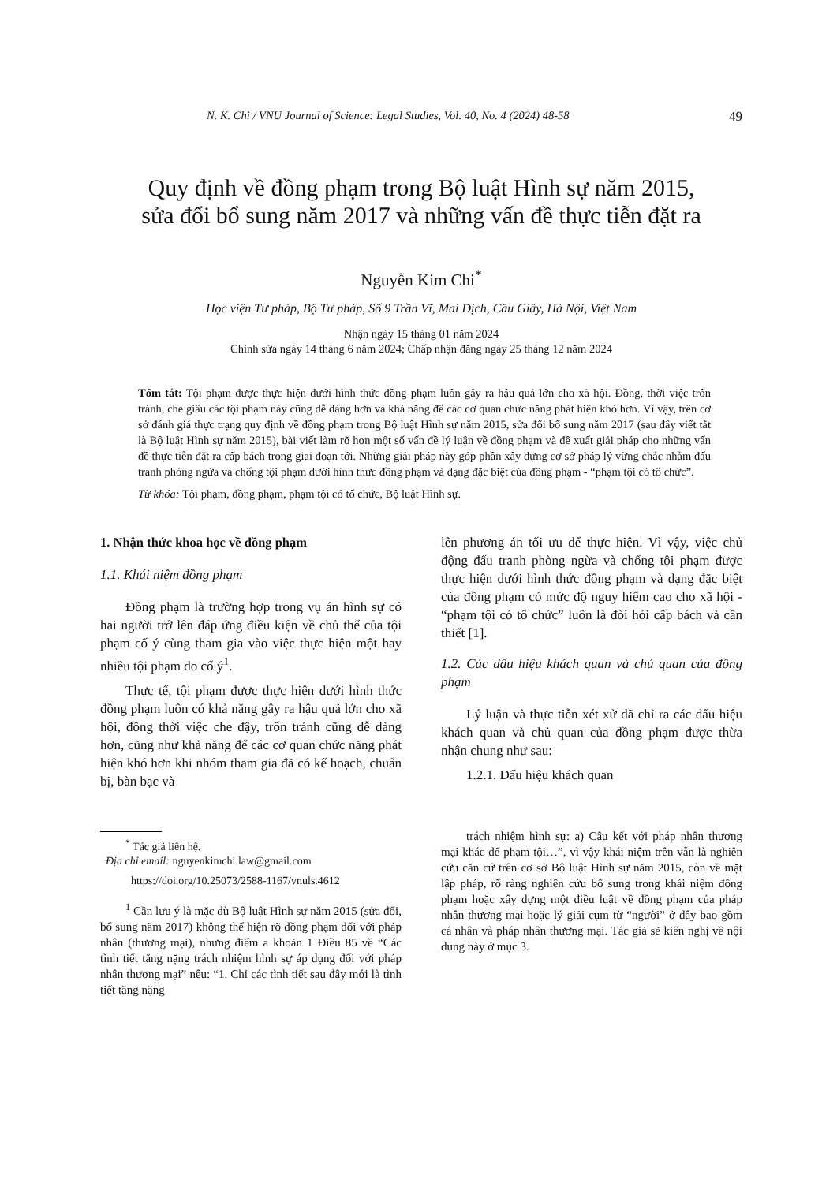N. K. Chi / VNU Journal of Science: Legal Studies, Vol. 40, No. 4 (2024) 48-58 49
Quy định về đồng phạm trong Bộ luật Hình sự năm 2015,
sửa đổi bổ sung năm 2017 và những vấn đề thực tiễn đặt ra
Nguyễn Kim Chi<sup>*</sup>
Học viện Tư pháp, Bộ Tư pháp, Số 9 Trần Vĩ, Mai Dịch, Cầu Giấy, Hà Nội, Việt Nam
Nhận ngày 15 tháng 01 năm 2024
Chỉnh sửa ngày 14 tháng 6 năm 2024; Chấp nhận đăng ngày 25 tháng 12 năm 2024
Tóm tắt: Tội phạm được thực hiện dưới hình thức đồng phạm luôn gây ra hậu quả lớn cho xã hội. Đồng, thời việc trốn tránh, che giấu các tội phạm này cũng dễ dàng hơn và khả năng để các cơ quan chức năng phát hiện khó hơn. Vì vậy, trên cơ sở đánh giá thực trạng quy định về đồng phạm trong Bộ luật Hình sự năm 2015, sửa đổi bổ sung năm 2017 (sau đây viết tắt là Bộ luật Hình sự năm 2015), bài viết làm rõ hơn một số vấn đề lý luận về đồng phạm và đề xuất giải pháp cho những vấn đề thực tiễn đặt ra cấp bách trong giai đoạn tới. Những giải pháp này góp phần xây dựng cơ sở pháp lý vững chắc nhằm đấu tranh phòng ngừa và chống tội phạm dưới hình thức đồng phạm và dạng đặc biệt của đồng phạm - “phạm tội có tổ chức”.
Từ khóa: Tội phạm, đồng phạm, phạm tội có tổ chức, Bộ luật Hình sự.
1. Nhận thức khoa học về đồng phạm
1.1. Khái niệm đồng phạm
Đồng phạm là trường hợp trong vụ án hình sự có hai người trở lên đáp ứng điều kiện về chủ thể của tội phạm cố ý cùng tham gia vào việc thực hiện một hay nhiều tội phạm do cố ý<sup>1</sup>.
Thực tế, tội phạm được thực hiện dưới hình thức đồng phạm luôn có khả năng gây ra hậu quả lớn cho xã hội, đồng thời việc che đậy, trốn tránh cũng dễ dàng hơn, cũng như khả năng để các cơ quan chức năng phát hiện khó hơn khi nhóm tham gia đã có kế hoạch, chuẩn bị, bàn bạc và
<sup>*</sup> Tác giả liên hệ.
Địa chỉ email: nguyenkimchi.law@gmail.com
https://doi.org/10.25073/2588-1167/vnuls.4612
<sup>1</sup> Cần lưu ý là mặc dù Bộ luật Hình sự năm 2015 (sửa đổi, bổ sung năm 2017) không thể hiện rõ đồng phạm đối với pháp nhân (thương mại), nhưng điểm a khoản 1 Điều 85 về “Các tình tiết tăng nặng trách nhiệm hình sự áp dụng đối với pháp nhân thương mại” nêu: “1. Chỉ các tình tiết sau đây mới là tình tiết tăng nặng
lên phương án tối ưu để thực hiện. Vì vậy, việc chủ động đấu tranh phòng ngừa và chống tội phạm được thực hiện dưới hình thức đồng phạm và dạng đặc biệt của đồng phạm có mức độ nguy hiểm cao cho xã hội - “phạm tội có tổ chức” luôn là đòi hỏi cấp bách và cần thiết [1].
1.2. Các dấu hiệu khách quan và chủ quan của đồng phạm
Lý luận và thực tiễn xét xử đã chỉ ra các dấu hiệu khách quan và chủ quan của đồng phạm được thừa nhận chung như sau:
1.2.1. Dấu hiệu khách quan
trách nhiệm hình sự: a) Câu kết với pháp nhân thương mại khác để phạm tội…”, vì vậy khái niệm trên vẫn là nghiên cứu căn cứ trên cơ sở Bộ luật Hình sự năm 2015, còn về mặt lập pháp, rõ ràng nghiên cứu bổ sung trong khái niệm đồng phạm hoặc xây dựng một điều luật về đồng phạm của pháp nhân thương mại hoặc lý giải cụm từ “người” ở đây bao gồm cá nhân và pháp nhân thương mại. Tác giả sẽ kiến nghị về nội dung này ở mục 3.